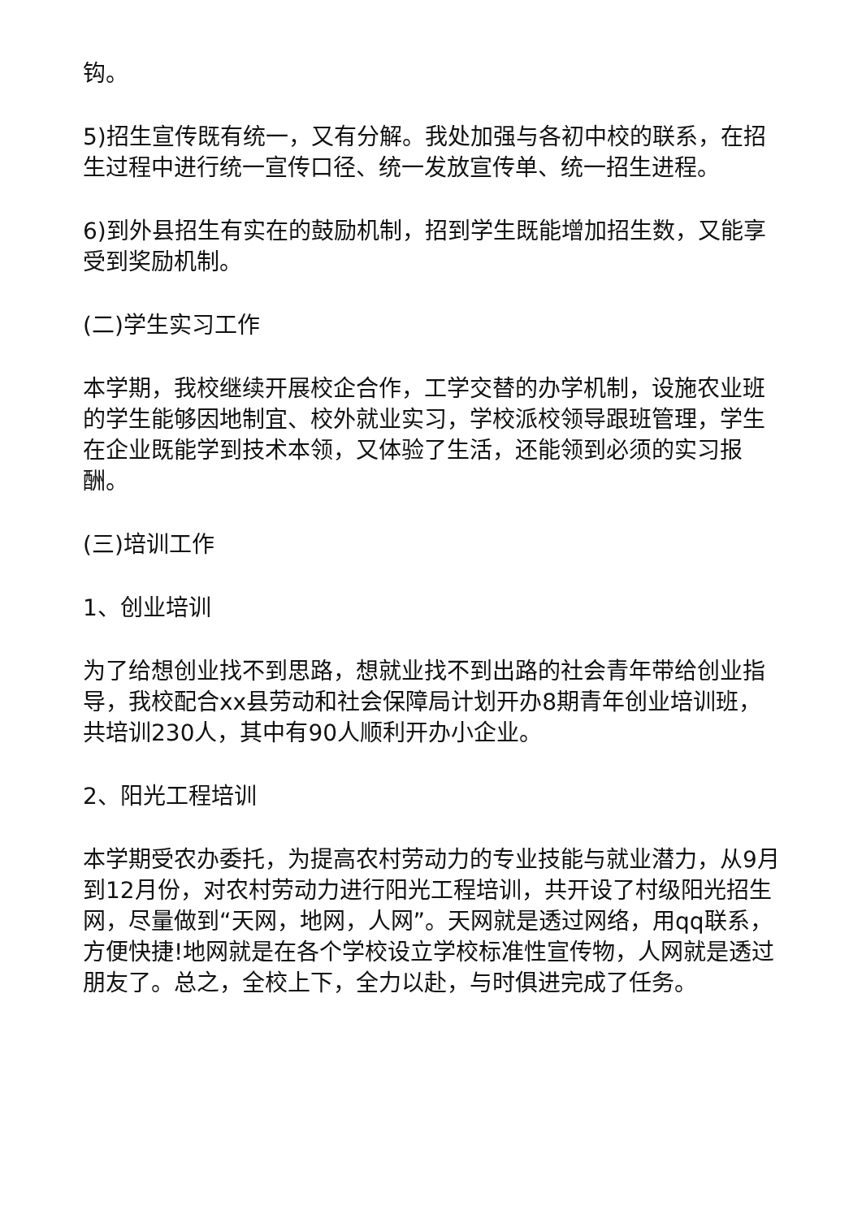钩。
5)招生宣传既有统一，又有分解。我处加强与各初中校的联系，在招生过程中进行统一宣传口径、统一发放宣传单、统一招生进程。
6)到外县招生有实在的鼓励机制，招到学生既能增加招生数，又能享受到奖励机制。
(二)学生实习工作
本学期，我校继续开展校企合作，工学交替的办学机制，设施农业班的学生能够因地制宜、校外就业实习，学校派校领导跟班管理，学生在企业既能学到技术本领，又体验了生活，还能领到必须的实习报酬。
(三)培训工作
1、创业培训
为了给想创业找不到思路，想就业找不到出路的社会青年带给创业指导，我校配合xx县劳动和社会保障局计划开办8期青年创业培训班，共培训230人，其中有90人顺利开办小企业。
2、阳光工程培训
本学期受农办委托，为提高农村劳动力的专业技能与就业潜力，从9月到12月份，对农村劳动力进行阳光工程培训，共开设了村级阳光招生网，尽量做到“天网，地网，人网”。天网就是透过网络，用qq联系，方便快捷!地网就是在各个学校设立学校标准性宣传物，人网就是透过朋友了。总之，全校上下，全力以赴，与时俱进完成了任务。